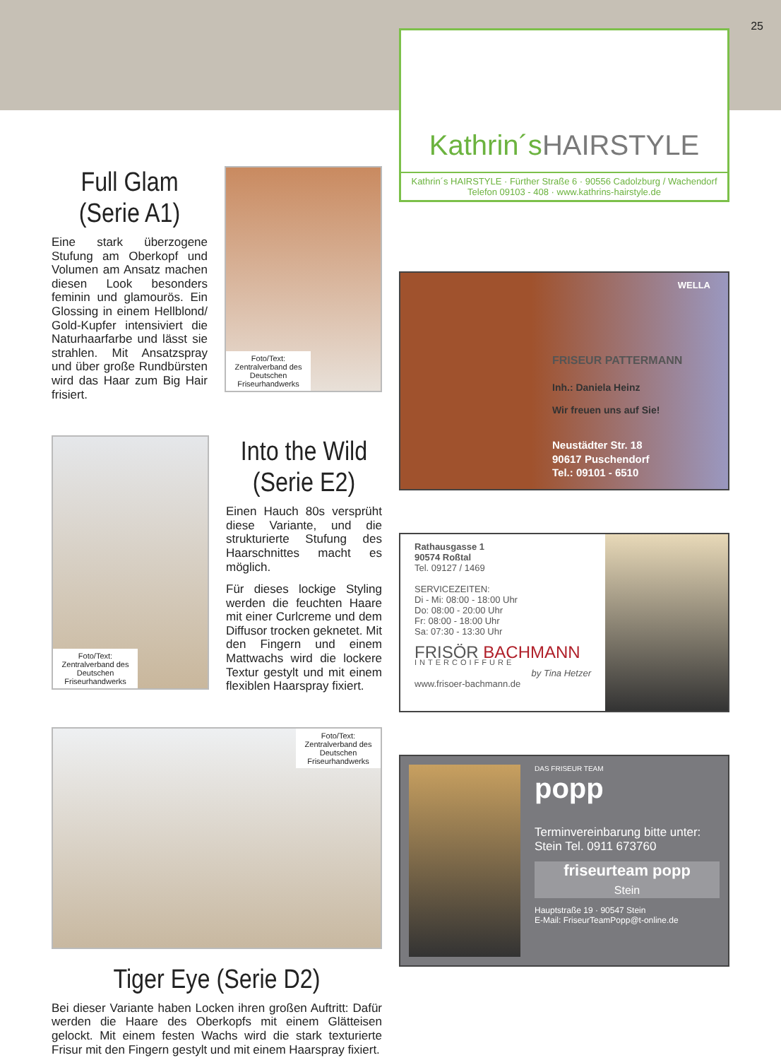25
Full Glam (Serie A1)
Eine stark überzogene Stufung am Oberkopf und Volumen am Ansatz machen diesen Look besonders feminin und glamourös. Ein Glossing in einem Hellblond/ Gold-Kupfer intensiviert die Naturhaarfarbe und lässt sie strahlen. Mit Ansatzspray und über große Rundbürsten wird das Haar zum Big Hair frisiert.
Foto/Text: Zentralverband des Deutschen Friseurhandwerks
Foto/Text: Zentralverband des Deutschen Friseurhandwerks
Into the Wild (Serie E2)
Einen Hauch 80s versprüht diese Variante, und die strukturierte Stufung des Haarschnittes macht es möglich.
Für dieses lockige Styling werden die feuchten Haare mit einer Curlcreme und dem Diffusor trocken geknetet. Mit den Fingern und einem Mattwachs wird die lockere Textur gestylt und mit einem flexiblen Haarspray fixiert.
Foto/Text: Zentralverband des Deutschen Friseurhandwerks
Tiger Eye (Serie D2)
Bei dieser Variante haben Locken ihren großen Auftritt: Dafür werden die Haare des Oberkopfs mit einem Glätteisen gelockt. Mit einem festen Wachs wird die stark texturierte Frisur mit den Fingern gestylt und mit einem Haarspray fixiert.
Kathrin´s HAIRSTYLE
Kathrin´s HAIRSTYLE · Fürther Straße 6 · 90556 Cadolzburg / Wachendorf
Telefon 09103 - 408 · www.kathrins-hairstyle.de
WELLA
FRISEUR PATTERMANN
Inh.: Daniela Heinz
Wir freuen uns auf Sie!
Neustädter Str. 18
90617 Puschendorf
Tel.: 09101 - 6510
Rathausgasse 1
90574 Roßtal
Tel. 09127 / 1469
SERVICEZEITEN:
Di - Mi: 08:00 - 18:00 Uhr
Do: 08:00 - 20:00 Uhr
Fr: 08:00 - 18:00 Uhr
Sa: 07:30 - 13:30 Uhr
FRISÖR BACHMANN
INTERCOIFFURE
by Tina Hetzer
www.frisoer-bachmann.de
DAS FRISEUR TEAM
popp
Terminvereinbarung bitte unter:
Stein Tel. 0911 673760
friseurteam popp
Stein
Hauptstraße 19 · 90547 Stein
E-Mail: FriseurTeamPopp@t-online.de